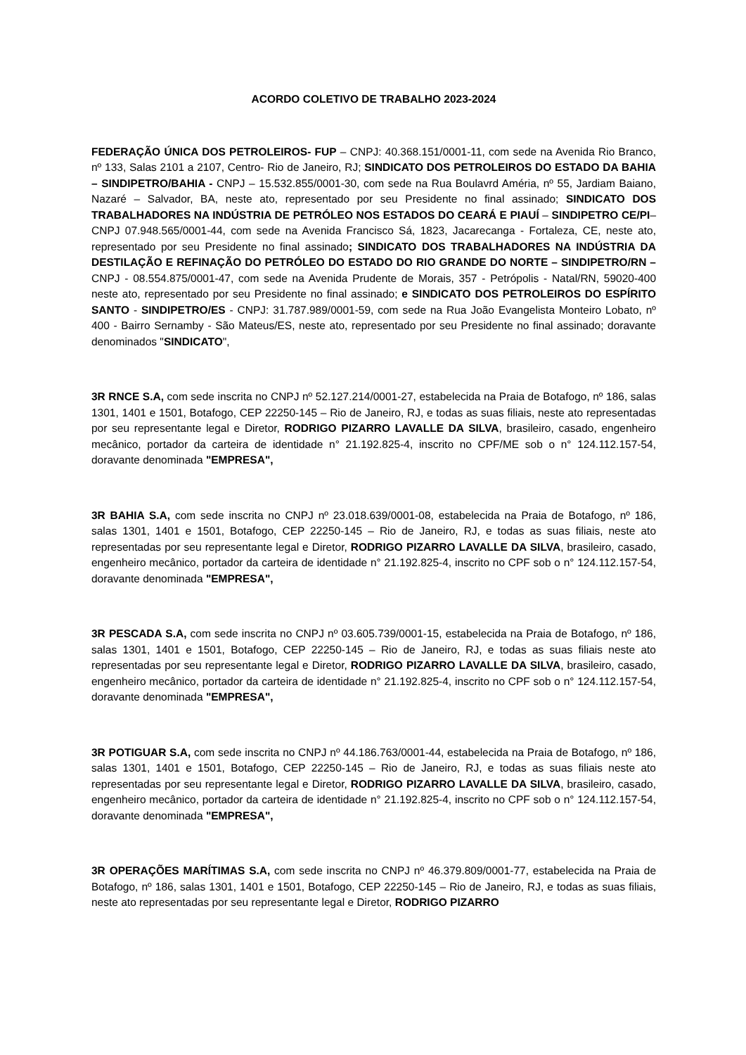ACORDO COLETIVO DE TRABALHO 2023-2024
FEDERAÇÃO ÚNICA DOS PETROLEIROS- FUP – CNPJ: 40.368.151/0001-11, com sede na Avenida Rio Branco, nº 133, Salas 2101 a 2107, Centro- Rio de Janeiro, RJ; SINDICATO DOS PETROLEIROS DO ESTADO DA BAHIA – SINDIPETRO/BAHIA - CNPJ – 15.532.855/0001-30, com sede na Rua Boulavrd Améria, nº 55, Jardiam Baiano, Nazaré – Salvador, BA, neste ato, representado por seu Presidente no final assinado; SINDICATO DOS TRABALHADORES NA INDÚSTRIA DE PETRÓLEO NOS ESTADOS DO CEARÁ E PIAUÍ – SINDIPETRO CE/PI– CNPJ 07.948.565/0001-44, com sede na Avenida Francisco Sá, 1823, Jacarecanga - Fortaleza, CE, neste ato, representado por seu Presidente no final assinado; SINDICATO DOS TRABALHADORES NA INDÚSTRIA DA DESTILAÇÃO E REFINAÇÃO DO PETRÓLEO DO ESTADO DO RIO GRANDE DO NORTE – SINDIPETRO/RN – CNPJ - 08.554.875/0001-47, com sede na Avenida Prudente de Morais, 357 - Petrópolis - Natal/RN, 59020-400 neste ato, representado por seu Presidente no final assinado; e SINDICATO DOS PETROLEIROS DO ESPÍRITO SANTO - SINDIPETRO/ES - CNPJ: 31.787.989/0001-59, com sede na Rua João Evangelista Monteiro Lobato, nº 400 - Bairro Sernamby - São Mateus/ES, neste ato, representado por seu Presidente no final assinado; doravante denominados "SINDICATO",
3R RNCE S.A, com sede inscrita no CNPJ nº 52.127.214/0001-27, estabelecida na Praia de Botafogo, nº 186, salas 1301, 1401 e 1501, Botafogo, CEP 22250-145 – Rio de Janeiro, RJ, e todas as suas filiais, neste ato representadas por seu representante legal e Diretor, RODRIGO PIZARRO LAVALLE DA SILVA, brasileiro, casado, engenheiro mecânico, portador da carteira de identidade n° 21.192.825-4, inscrito no CPF/ME sob o n° 124.112.157-54, doravante denominada "EMPRESA",
3R BAHIA S.A, com sede inscrita no CNPJ nº 23.018.639/0001-08, estabelecida na Praia de Botafogo, nº 186, salas 1301, 1401 e 1501, Botafogo, CEP 22250-145 – Rio de Janeiro, RJ, e todas as suas filiais, neste ato representadas por seu representante legal e Diretor, RODRIGO PIZARRO LAVALLE DA SILVA, brasileiro, casado, engenheiro mecânico, portador da carteira de identidade n° 21.192.825-4, inscrito no CPF sob o n° 124.112.157-54, doravante denominada "EMPRESA",
3R PESCADA S.A, com sede inscrita no CNPJ nº 03.605.739/0001-15, estabelecida na Praia de Botafogo, nº 186, salas 1301, 1401 e 1501, Botafogo, CEP 22250-145 – Rio de Janeiro, RJ, e todas as suas filiais neste ato representadas por seu representante legal e Diretor, RODRIGO PIZARRO LAVALLE DA SILVA, brasileiro, casado, engenheiro mecânico, portador da carteira de identidade n° 21.192.825-4, inscrito no CPF sob o n° 124.112.157-54, doravante denominada "EMPRESA",
3R POTIGUAR S.A, com sede inscrita no CNPJ nº 44.186.763/0001-44, estabelecida na Praia de Botafogo, nº 186, salas 1301, 1401 e 1501, Botafogo, CEP 22250-145 – Rio de Janeiro, RJ, e todas as suas filiais neste ato representadas por seu representante legal e Diretor, RODRIGO PIZARRO LAVALLE DA SILVA, brasileiro, casado, engenheiro mecânico, portador da carteira de identidade n° 21.192.825-4, inscrito no CPF sob o n° 124.112.157-54, doravante denominada "EMPRESA",
3R OPERAÇÕES MARÍTIMAS S.A, com sede inscrita no CNPJ nº 46.379.809/0001-77, estabelecida na Praia de Botafogo, nº 186, salas 1301, 1401 e 1501, Botafogo, CEP 22250-145 – Rio de Janeiro, RJ, e todas as suas filiais, neste ato representadas por seu representante legal e Diretor, RODRIGO PIZARRO